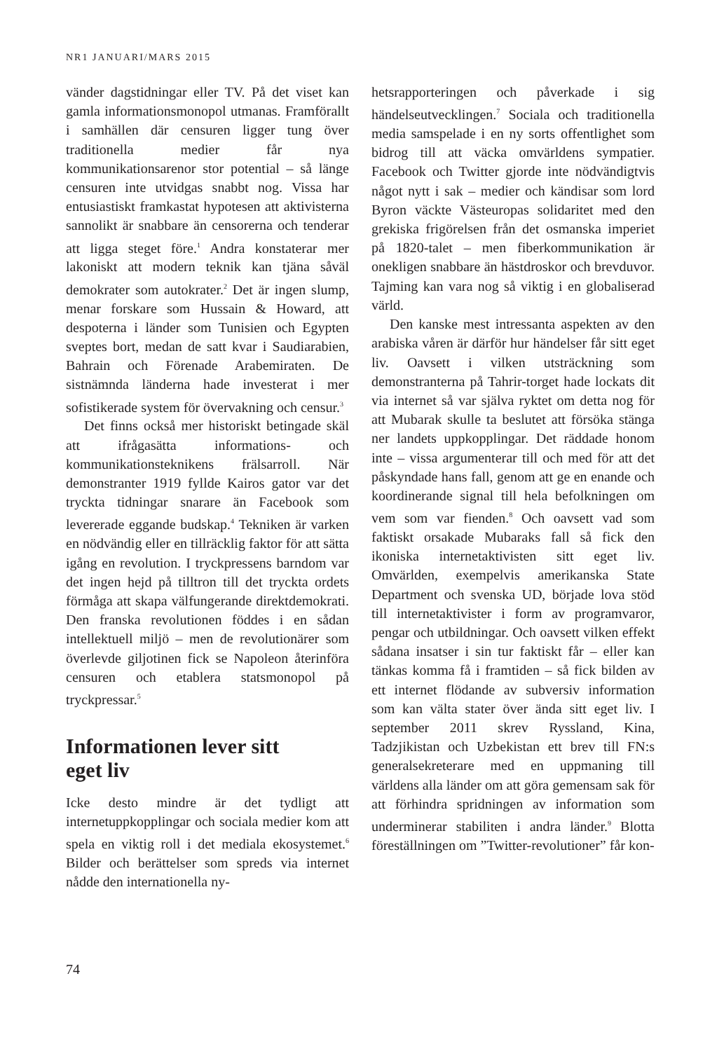NR1 JANUARI/MARS 2015
vänder dagstidningar eller TV. På det viset kan gamla informationsmonopol utmanas. Framförallt i samhällen där censuren ligger tung över traditionella medier får nya kommunikationsarenor stor potential – så länge censuren inte utvidgas snabbt nog. Vissa har entusiastiskt framkastat hypotesen att aktivisterna sannolikt är snabbare än censorerna och tenderar att ligga steget före.<sup>1</sup> Andra konstaterar mer lakoniskt att modern teknik kan tjäna såväl demokrater som autokrater.<sup>2</sup> Det är ingen slump, menar forskare som Hussain & Howard, att despoterna i länder som Tunisien och Egypten sveptes bort, medan de satt kvar i Saudiarabien, Bahrain och Förenade Arabemiraten. De sistnämnda länderna hade investerat i mer sofistikerade system för övervakning och censur.<sup>3</sup>
Det finns också mer historiskt betingade skäl att ifrågasätta informations- och kommunikationsteknikens frälsarroll. När demonstranter 1919 fyllde Kairos gator var det tryckta tidningar snarare än Facebook som levererade eggande budskap.<sup>4</sup> Tekniken är varken en nödvändig eller en tillräcklig faktor för att sätta igång en revolution. I tryckpressens barndom var det ingen hejd på tilltron till det tryckta ordets förmåga att skapa välfungerande direktdemokrati. Den franska revolutionen föddes i en sådan intellektuell miljö – men de revolutionärer som överlevde giljotinen fick se Napoleon återinföra censuren och etablera statsmonopol på tryckpressar.<sup>5</sup>
Informationen lever sitt
eget liv
Icke desto mindre är det tydligt att internetuppkopplingar och sociala medier kom att spela en viktig roll i det mediala ekosystemet.<sup>6</sup> Bilder och berättelser som spreds via internet nådde den internationella ny-
hetsrapporteringen och påverkade i sig händelseutvecklingen.<sup>7</sup> Sociala och traditionella media samspelade i en ny sorts offentlighet som bidrog till att väcka omvärldens sympatier. Facebook och Twitter gjorde inte nödvändigtvis något nytt i sak – medier och kändisar som lord Byron väckte Västeuropas solidaritet med den grekiska frigörelsen från det osmanska imperiet på 1820-talet – men fiberkommunikation är onekligen snabbare än hästdroskor och brevduvor. Tajming kan vara nog så viktig i en globaliserad värld.
Den kanske mest intressanta aspekten av den arabiska våren är därför hur händelser får sitt eget liv. Oavsett i vilken utsträckning som demonstranterna på Tahrir-torget hade lockats dit via internet så var själva ryktet om detta nog för att Mubarak skulle ta beslutet att försöka stänga ner landets uppkopplingar. Det räddade honom inte – vissa argumenterar till och med för att det påskyndade hans fall, genom att ge en enande och koordinerande signal till hela befolkningen om vem som var fienden.<sup>8</sup> Och oavsett vad som faktiskt orsakade Mubaraks fall så fick den ikoniska internetaktivisten sitt eget liv. Omvärlden, exempelvis amerikanska State Department och svenska UD, började lova stöd till internetaktivister i form av programvaror, pengar och utbildningar. Och oavsett vilken effekt sådana insatser i sin tur faktiskt får – eller kan tänkas komma få i framtiden – så fick bilden av ett internet flödande av subversiv information som kan välta stater över ända sitt eget liv. I september 2011 skrev Ryssland, Kina, Tadzjikistan och Uzbekistan ett brev till FN:s generalsekreterare med en uppmaning till världens alla länder om att göra gemensam sak för att förhindra spridningen av information som underminerar stabiliten i andra länder.<sup>9</sup> Blotta föreställningen om ”Twitter-revolutioner” får kon-
74